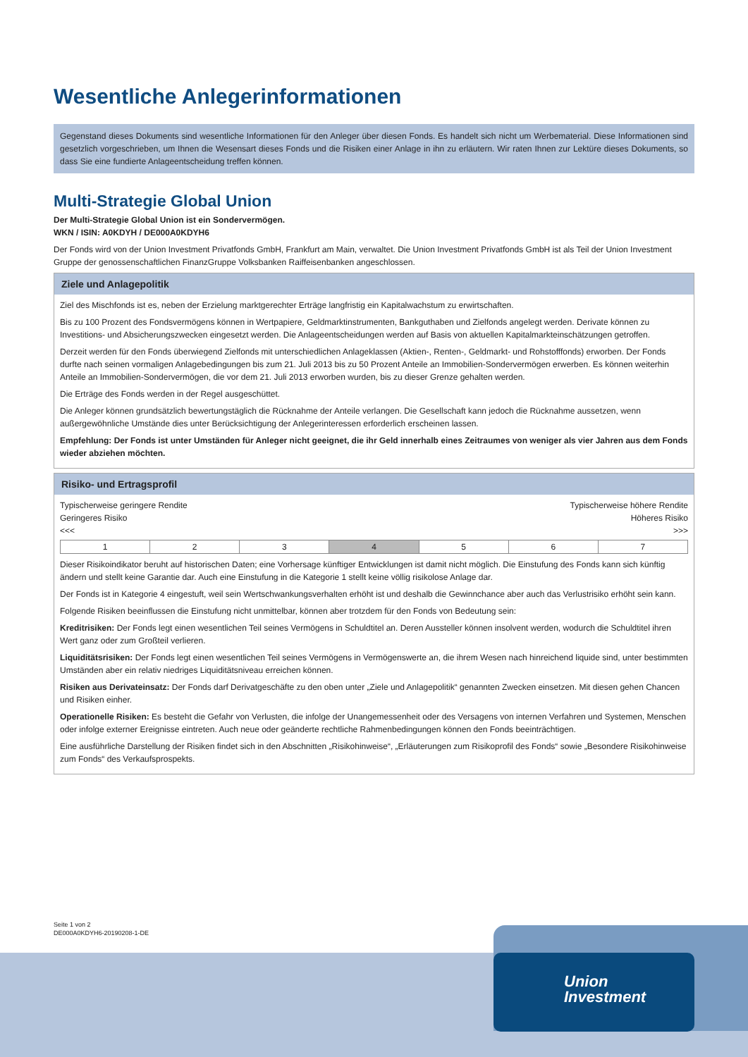Wesentliche Anlegerinformationen
Gegenstand dieses Dokuments sind wesentliche Informationen für den Anleger über diesen Fonds. Es handelt sich nicht um Werbematerial. Diese Informationen sind gesetzlich vorgeschrieben, um Ihnen die Wesensart dieses Fonds und die Risiken einer Anlage in ihn zu erläutern. Wir raten Ihnen zur Lektüre dieses Dokuments, so dass Sie eine fundierte Anlageentscheidung treffen können.
Multi-Strategie Global Union
Der Multi-Strategie Global Union ist ein Sondervermögen.
WKN / ISIN: A0KDYH / DE000A0KDYH6
Der Fonds wird von der Union Investment Privatfonds GmbH, Frankfurt am Main, verwaltet. Die Union Investment Privatfonds GmbH ist als Teil der Union Investment Gruppe der genossenschaftlichen FinanzGruppe Volksbanken Raiffeisenbanken angeschlossen.
Ziele und Anlagepolitik
Ziel des Mischfonds ist es, neben der Erzielung marktgerechter Erträge langfristig ein Kapitalwachstum zu erwirtschaften.
Bis zu 100 Prozent des Fondsvermögens können in Wertpapiere, Geldmarktinstrumenten, Bankguthaben und Zielfonds angelegt werden. Derivate können zu Investitions- und Absicherungszwecken eingesetzt werden. Die Anlageentscheidungen werden auf Basis von aktuellen Kapitalmarkteinschätzungen getroffen.
Derzeit werden für den Fonds überwiegend Zielfonds mit unterschiedlichen Anlageklassen (Aktien-, Renten-, Geldmarkt- und Rohstofffonds) erworben. Der Fonds durfte nach seinen vormaligen Anlagebedingungen bis zum 21. Juli 2013 bis zu 50 Prozent Anteile an Immobilien-Sondervermögen erwerben. Es können weiterhin Anteile an Immobilien-Sondervermögen, die vor dem 21. Juli 2013 erworben wurden, bis zu dieser Grenze gehalten werden.
Die Erträge des Fonds werden in der Regel ausgeschüttet.
Die Anleger können grundsätzlich bewertungstäglich die Rücknahme der Anteile verlangen. Die Gesellschaft kann jedoch die Rücknahme aussetzen, wenn außergewöhnliche Umstände dies unter Berücksichtigung der Anlegerinteressen erforderlich erscheinen lassen.
Empfehlung: Der Fonds ist unter Umständen für Anleger nicht geeignet, die ihr Geld innerhalb eines Zeitraumes von weniger als vier Jahren aus dem Fonds wieder abziehen möchten.
Risiko- und Ertragsprofil
Typischerweise geringere Rendite
Geringeres Risiko
<<< Typischerweise höhere Rendite
Höheres Risiko
>>>
| 1 | 2 | 3 | 4 | 5 | 6 | 7 |
Dieser Risikoindikator beruht auf historischen Daten; eine Vorhersage künftiger Entwicklungen ist damit nicht möglich. Die Einstufung des Fonds kann sich künftig ändern und stellt keine Garantie dar. Auch eine Einstufung in die Kategorie 1 stellt keine völlig risikolose Anlage dar.
Der Fonds ist in Kategorie 4 eingestuft, weil sein Wertschwankungsverhalten erhöht ist und deshalb die Gewinnchance aber auch das Verlustrisiko erhöht sein kann.
Folgende Risiken beeinflussen die Einstufung nicht unmittelbar, können aber trotzdem für den Fonds von Bedeutung sein:
Kreditrisiken: Der Fonds legt einen wesentlichen Teil seines Vermögens in Schuldtitel an. Deren Aussteller können insolvent werden, wodurch die Schuldtitel ihren Wert ganz oder zum Großteil verlieren.
Liquiditätsrisiken: Der Fonds legt einen wesentlichen Teil seines Vermögens in Vermögenswerte an, die ihrem Wesen nach hinreichend liquide sind, unter bestimmten Umständen aber ein relativ niedriges Liquiditätsniveau erreichen können.
Risiken aus Derivateinsatz: Der Fonds darf Derivatgeschäfte zu den oben unter „Ziele und Anlagepolitik“ genannten Zwecken einsetzen. Mit diesen gehen Chancen und Risiken einher.
Operationelle Risiken: Es besteht die Gefahr von Verlusten, die infolge der Unangemessenheit oder des Versagens von internen Verfahren und Systemen, Menschen oder infolge externer Ereignisse eintreten. Auch neue oder geänderte rechtliche Rahmenbedingungen können den Fonds beeinträchtigen.
Eine ausführliche Darstellung der Risiken findet sich in den Abschnitten „Risikohinweise“, „Erläuterungen zum Risikoprofil des Fonds“ sowie „Besondere Risikohinweise zum Fonds“ des Verkaufsprospekts.
Seite 1 von 2
DE000A0KDYH6-20190208-1-DE
Union
Investment